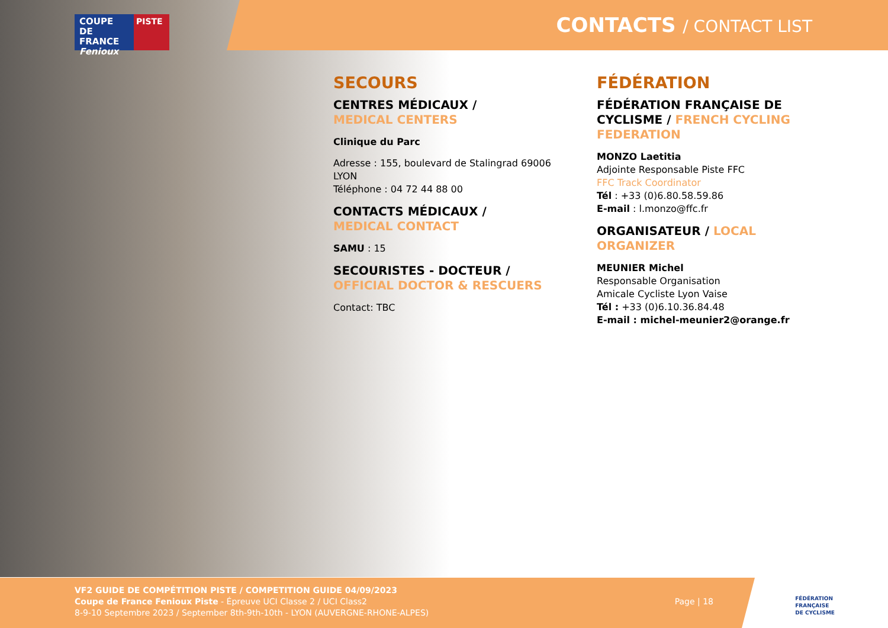COUPE DE FRANCE Fenioux
PISTE
CONTACTS / CONTACT LIST
SECOURS
CENTRES MÉDICAUX /
MEDICAL CENTERS
Clinique du Parc
Adresse : 155, boulevard de Stalingrad 69006 LYON
Téléphone : 04 72 44 88 00
CONTACTS MÉDICAUX /
MEDICAL CONTACT
SAMU : 15
SECOURISTES - DOCTEUR /
OFFICIAL DOCTOR & RESCUERS
Contact: TBC
FÉDÉRATION
FÉDÉRATION FRANÇAISE DE CYCLISME / FRENCH CYCLING FEDERATION
MONZO Laetitia
Adjointe Responsable Piste FFC
FFC Track Coordinator
Tél : +33 (0)6.80.58.59.86
E-mail : l.monzo@ffc.fr
ORGANISATEUR / LOCAL ORGANIZER
MEUNIER Michel
Responsable Organisation
Amicale Cycliste Lyon Vaise
Tél : +33 (0)6.10.36.84.48
E-mail : michel-meunier2@orange.fr
VF2 GUIDE DE COMPÉTITION PISTE / COMPETITION GUIDE 04/09/2023
Coupe de France Fenioux Piste - Épreuve UCI Classe 2 / UCI Class2
8-9-10 Septembre 2023 / September 8th-9th-10th - LYON (AUVERGNE-RHONE-ALPES)
Page | 18
FÉDÉRATION
FRANÇAISE
DE CYCLISME